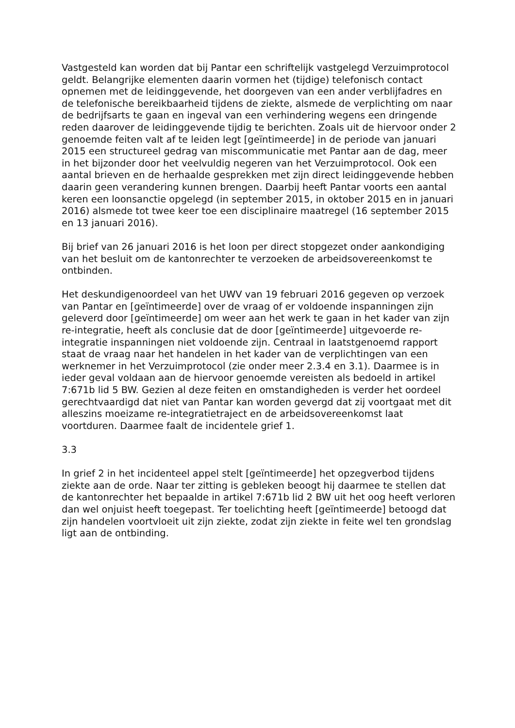Vastgesteld kan worden dat bij Pantar een schriftelijk vastgelegd Verzuimprotocol geldt. Belangrijke elementen daarin vormen het (tijdige) telefonisch contact opnemen met de leidinggevende, het doorgeven van een ander verblijfadres en de telefonische bereikbaarheid tijdens de ziekte, alsmede de verplichting om naar de bedrijfsarts te gaan en ingeval van een verhindering wegens een dringende reden daarover de leidinggevende tijdig te berichten. Zoals uit de hiervoor onder 2 genoemde feiten valt af te leiden legt [geïntimeerde] in de periode van januari 2015 een structureel gedrag van miscommunicatie met Pantar aan de dag, meer in het bijzonder door het veelvuldig negeren van het Verzuimprotocol. Ook een aantal brieven en de herhaalde gesprekken met zijn direct leidinggevende hebben daarin geen verandering kunnen brengen. Daarbij heeft Pantar voorts een aantal keren een loonsanctie opgelegd (in september 2015, in oktober 2015 en in januari 2016) alsmede tot twee keer toe een disciplinaire maatregel (16 september 2015 en 13 januari 2016).
Bij brief van 26 januari 2016 is het loon per direct stopgezet onder aankondiging van het besluit om de kantonrechter te verzoeken de arbeidsovereenkomst te ontbinden.
Het deskundigenoordeel van het UWV van 19 februari 2016 gegeven op verzoek van Pantar en [geïntimeerde] over de vraag of er voldoende inspanningen zijn geleverd door [geïntimeerde] om weer aan het werk te gaan in het kader van zijn re-integratie, heeft als conclusie dat de door [geïntimeerde] uitgevoerde re-integratie inspanningen niet voldoende zijn. Centraal in laatstgenoemd rapport staat de vraag naar het handelen in het kader van de verplichtingen van een werknemer in het Verzuimprotocol (zie onder meer 2.3.4 en 3.1). Daarmee is in ieder geval voldaan aan de hiervoor genoemde vereisten als bedoeld in artikel 7:671b lid 5 BW. Gezien al deze feiten en omstandigheden is verder het oordeel gerechtvaardigd dat niet van Pantar kan worden gevergd dat zij voortgaat met dit alleszins moeizame re-integratietraject en de arbeidsovereenkomst laat voortduren. Daarmee faalt de incidentele grief 1.
3.3
In grief 2 in het incidenteel appel stelt [geïntimeerde] het opzegverbod tijdens ziekte aan de orde. Naar ter zitting is gebleken beoogt hij daarmee te stellen dat de kantonrechter het bepaalde in artikel 7:671b lid 2 BW uit het oog heeft verloren dan wel onjuist heeft toegepast. Ter toelichting heeft [geïntimeerde] betoogd dat zijn handelen voortvloeit uit zijn ziekte, zodat zijn ziekte in feite wel ten grondslag ligt aan de ontbinding.